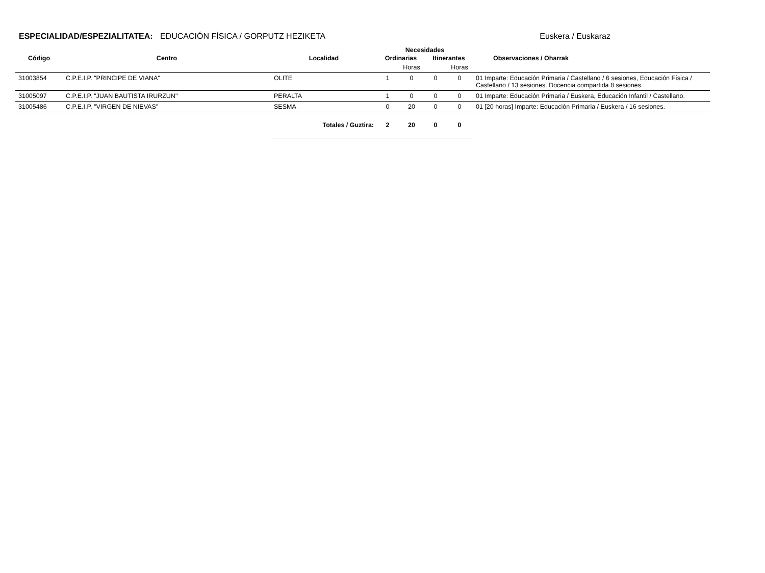ESPECIALIDAD/ESPEZIALITATEA: EDUCACIÓN FÍSICA / GORPUTZ HEZIKETA
Euskera / Euskaraz
| | | | Necesidades | | | | |
| --- | --- | --- | --- | --- | --- | --- | --- |
| Código | Centro | Localidad | Ordinarias | | Itinerantes | | Observaciones / Oharrak |
| | | | | Horas | | Horas | |
| 31003854 | C.P.E.I.P. "PRINCIPE DE VIANA" | OLITE | 1 | 0 | 0 | 0 | 01 Imparte: Educación Primaria / Castellano / 6 sesiones, Educación Física / Castellano / 13 sesiones. Docencia compartida 8 sesiones. |
| 31005097 | C.P.E.I.P. "JUAN BAUTISTA IRURZUN" | PERALTA | 1 | 0 | 0 | 0 | 01 Imparte: Educación Primaria / Euskera, Educación Infantil / Castellano. |
| 31005486 | C.P.E.I.P. "VIRGEN DE NIEVAS" | SESMA | 0 | 20 | 0 | 0 | 01 [20 horas] Imparte: Educación Primaria / Euskera / 16 sesiones. |
| | | Totales / Guztira: | 2 | 20 | 0 | 0 | |